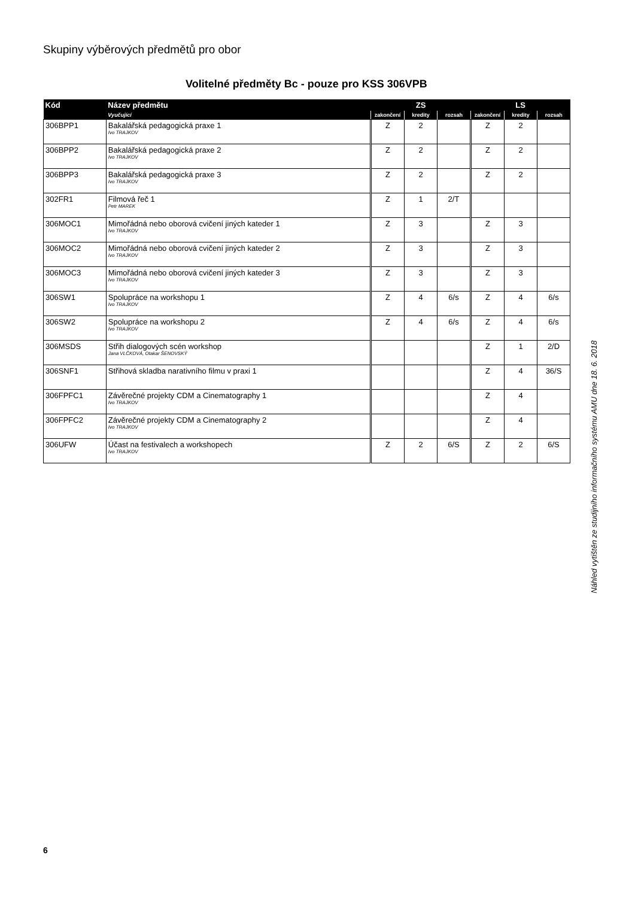Skupiny výběrových předmětů pro obor
Volitelné předměty Bc - pouze pro KSS 306VPB
| Kód | Název předmětu | ZS | | | LS | | |
| --- | --- | --- | --- | --- | --- | --- | --- |
| | Vyučující | zakončení | kredity | rozsah | zakončení | kredity | rozsah |
| 306BPP1 | Bakalářská pedagogická praxe 1 Ivo TRAJKOV | Z | 2 | | Z | 2 | |
| 306BPP2 | Bakalářská pedagogická praxe 2 Ivo TRAJKOV | Z | 2 | | Z | 2 | |
| 306BPP3 | Bakalářská pedagogická praxe 3 Ivo TRAJKOV | Z | 2 | | Z | 2 | |
| 302FR1 | Filmová řeč 1 Petr MAREK | Z | 1 | 2/T | | | |
| 306MOC1 | Mimořádná nebo oborová cvičení jiných kateder 1 Ivo TRAJKOV | Z | 3 | | Z | 3 | |
| 306MOC2 | Mimořádná nebo oborová cvičení jiných kateder 2 Ivo TRAJKOV | Z | 3 | | Z | 3 | |
| 306MOC3 | Mimořádná nebo oborová cvičení jiných kateder 3 Ivo TRAJKOV | Z | 3 | | Z | 3 | |
| 306SW1 | Spolupráce na workshopu 1 Ivo TRAJKOV | Z | 4 | 6/s | Z | 4 | 6/s |
| 306SW2 | Spolupráce na workshopu 2 Ivo TRAJKOV | Z | 4 | 6/s | Z | 4 | 6/s |
| 306MSDS | Střih dialogových scén workshop Jana VLČKOVÁ, Otakar ŠENOVSKÝ | | | | Z | 1 | 2/D |
| 306SNF1 | Střihová skladba narativního filmu v praxi 1 | | | | Z | 4 | 36/S |
| 306FPFC1 | Závěrečné projekty CDM a Cinematography 1 Ivo TRAJKOV | | | | Z | 4 | |
| 306FPFC2 | Závěrečné projekty CDM a Cinematography 2 Ivo TRAJKOV | | | | Z | 4 | |
| 306UFW | Účast na festivalech a workshopech Ivo TRAJKOV | Z | 2 | 6/S | Z | 2 | 6/S |
Náhled vytištěn ze studijního informačního systému AMU dne 18. 6. 2018
6